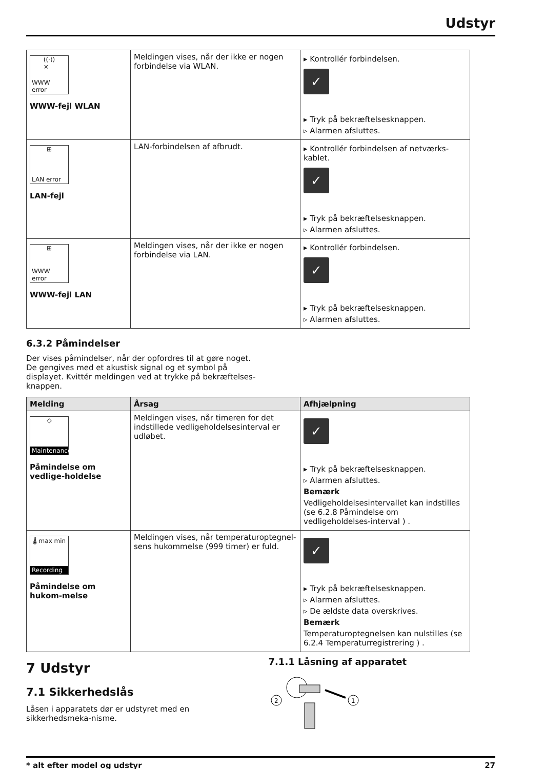Udstyr
| ((·)) × WWW error WWW-fejl WLAN | Meldingen vises, når der ikke er nogen forbindelse via WLAN. | ▸ Kontrollér forbindelsen. ✓ ▸ Tryk på bekræftelsesknappen. ▹ Alarmen afsluttes. |
| ⊞ LAN error LAN-fejl | LAN-forbindelsen af afbrudt. | ▸ Kontrollér forbindelsen af netværks-kablet. ✓ ▸ Tryk på bekræftelsesknappen. ▹ Alarmen afsluttes. |
| ⊞ WWW error WWW-fejl LAN | Meldingen vises, når der ikke er nogen forbindelse via LAN. | ▸ Kontrollér forbindelsen. ✓ ▸ Tryk på bekræftelsesknappen. ▹ Alarmen afsluttes. |
6.3.2 Påmindelser
Der vises påmindelser, når der opfordres til at gøre noget. De gengives med et akustisk signal og et symbol på displayet. Kvittér meldingen ved at trykke på bekræftelses-knappen.
| Melding | Årsag | Afhjælpning |
| --- | --- | --- |
| ◇ Maintenance Påmindelse om vedlige-holdelse | Meldingen vises, når timeren for det indstillede vedligeholdelsesinterval er udløbet. | ✓ ▸ Tryk på bekræftelsesknappen. ▹ Alarmen afsluttes. Bemærk Vedligeholdelsesintervallet kan indstilles (se 6.2.8 Påmindelse om vedligeholdelses-interval ) . |
| 🌡 max min Recording Påmindelse om hukom-melse | Meldingen vises, når temperaturoptegnel-sens hukommelse (999 timer) er fuld. | ✓ ▸ Tryk på bekræftelsesknappen. ▹ Alarmen afsluttes. ▹ De ældste data overskrives. Bemærk Temperaturoptegnelsen kan nulstilles (se 6.2.4 Temperaturregistrering ) . |
7 Udstyr
7.1 Sikkerhedslås
Låsen i apparatets dør er udstyret med en sikkerhedsmeka-nisme.
7.1.1 Låsning af apparatet
1
2
* alt efter model og udstyr 27